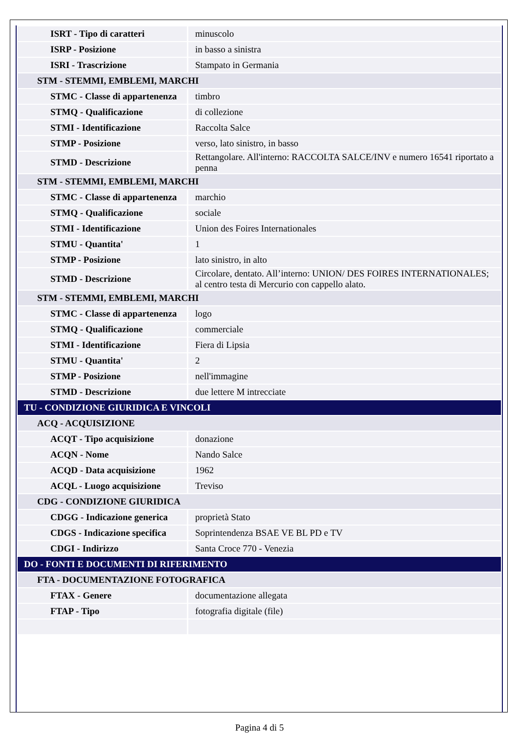| ISRT - Tipo di caratteri | minuscolo |
| ISRP - Posizione | in basso a sinistra |
| ISRI - Trascrizione | Stampato in Germania |
| STM - STEMMI, EMBLEMI, MARCHI | |
| STMC - Classe di appartenenza | timbro |
| STMQ - Qualificazione | di collezione |
| STMI - Identificazione | Raccolta Salce |
| STMP - Posizione | verso, lato sinistro, in basso |
| STMD - Descrizione | Rettangolare. All'interno: RACCOLTA SALCE/INV e numero 16541 riportato a penna |
| STM - STEMMI, EMBLEMI, MARCHI | |
| STMC - Classe di appartenenza | marchio |
| STMQ - Qualificazione | sociale |
| STMI - Identificazione | Union des Foires Internationales |
| STMU - Quantita' | 1 |
| STMP - Posizione | lato sinistro, in alto |
| STMD - Descrizione | Circolare, dentato. All’interno: UNION/ DES FOIRES INTERNATIONALES; al centro testa di Mercurio con cappello alato. |
| STM - STEMMI, EMBLEMI, MARCHI | |
| STMC - Classe di appartenenza | logo |
| STMQ - Qualificazione | commerciale |
| STMI - Identificazione | Fiera di Lipsia |
| STMU - Quantita' | 2 |
| STMP - Posizione | nell'immagine |
| STMD - Descrizione | due lettere M intrecciate |
| TU - CONDIZIONE GIURIDICA E VINCOLI | |
| ACQ - ACQUISIZIONE | |
| ACQT - Tipo acquisizione | donazione |
| ACQN - Nome | Nando Salce |
| ACQD - Data acquisizione | 1962 |
| ACQL - Luogo acquisizione | Treviso |
| CDG - CONDIZIONE GIURIDICA | |
| CDGG - Indicazione generica | proprietà Stato |
| CDGS - Indicazione specifica | Soprintendenza BSAE VE BL PD e TV |
| CDGI - Indirizzo | Santa Croce 770 - Venezia |
| DO - FONTI E DOCUMENTI DI RIFERIMENTO | |
| FTA - DOCUMENTAZIONE FOTOGRAFICA | |
| FTAX - Genere | documentazione allegata |
| FTAP - Tipo | fotografia digitale (file) |
Pagina 4 di 5